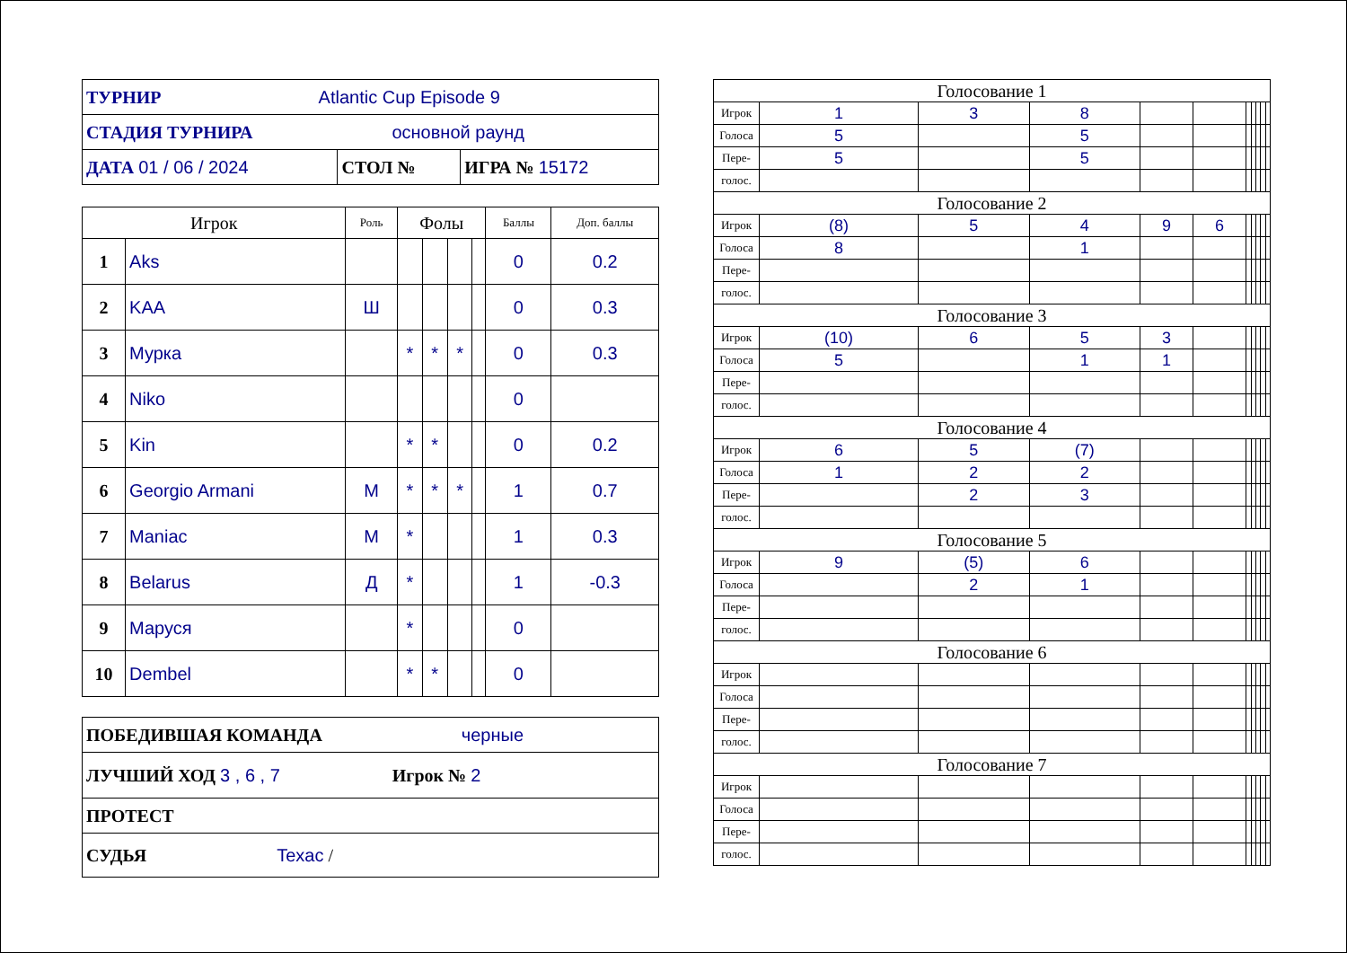| ТУРНИР Atlantic Cup Episode 9 | | |
| СТАДИЯ ТУРНИРА основной раунд | | |
| ДАТА 01 / 06 / 2024 | СТОЛ № | ИГРА № 15172 |
| Игрок | | Роль | Фолы | | | | Баллы | Доп. баллы |
| --- | --- | --- | --- | --- | --- | --- | --- | --- |
| 1 | Aks | | | | | | 0 | 0.2 |
| 2 | KAA | Ш | | | | | 0 | 0.3 |
| 3 | Мурка | | * | * | * | | 0 | 0.3 |
| 4 | Niko | | | | | | 0 | |
| 5 | Kin | | * | * | | | 0 | 0.2 |
| 6 | Georgio Armani | М | * | * | * | | 1 | 0.7 |
| 7 | Maniac | М | * | | | | 1 | 0.3 |
| 8 | Belarus | Д | * | | | | 1 | -0.3 |
| 9 | Маруся | | * | | | | 0 | |
| 10 | Dembel | | * | * | | | 0 | |
| ПОБЕДИВШАЯ КОМАНДА черные |
| ЛУЧШИЙ ХОД 3 , 6 , 7 Игрок № 2 |
| ПРОТЕСТ |
| СУДЬЯ Texac / |
| Голосование 1 | | | | | | | | | | |
| Игрок | 1 | 3 | 8 | | | | | | | |
| Голоса | 5 | | 5 | | | | | | | |
| Пере- | 5 | | 5 | | | | | | | |
| голос. | | | | | | | | | | |
| Голосование 2 | | | | | | | | | | |
| Игрок | (8) | 5 | 4 | 9 | 6 | | | | | |
| Голоса | 8 | | 1 | | | | | | | |
| Пере- | | | | | | | | | | |
| голос. | | | | | | | | | | |
| Голосование 3 | | | | | | | | | | |
| Игрок | (10) | 6 | 5 | 3 | | | | | | |
| Голоса | 5 | | 1 | 1 | | | | | | |
| Пере- | | | | | | | | | | |
| голос. | | | | | | | | | | |
| Голосование 4 | | | | | | | | | | |
| Игрок | 6 | 5 | (7) | | | | | | | |
| Голоса | 1 | 2 | 2 | | | | | | | |
| Пере- | | 2 | 3 | | | | | | | |
| голос. | | | | | | | | | | |
| Голосование 5 | | | | | | | | | | |
| Игрок | 9 | (5) | 6 | | | | | | | |
| Голоса | | 2 | 1 | | | | | | | |
| Пере- | | | | | | | | | | |
| голос. | | | | | | | | | | |
| Голосование 6 | | | | | | | | | | |
| Игрок | | | | | | | | | | |
| Голоса | | | | | | | | | | |
| Пере- | | | | | | | | | | |
| голос. | | | | | | | | | | |
| Голосование 7 | | | | | | | | | | |
| Игрок | | | | | | | | | | |
| Голоса | | | | | | | | | | |
| Пере- | | | | | | | | | | |
| голос. | | | | | | | | | | |